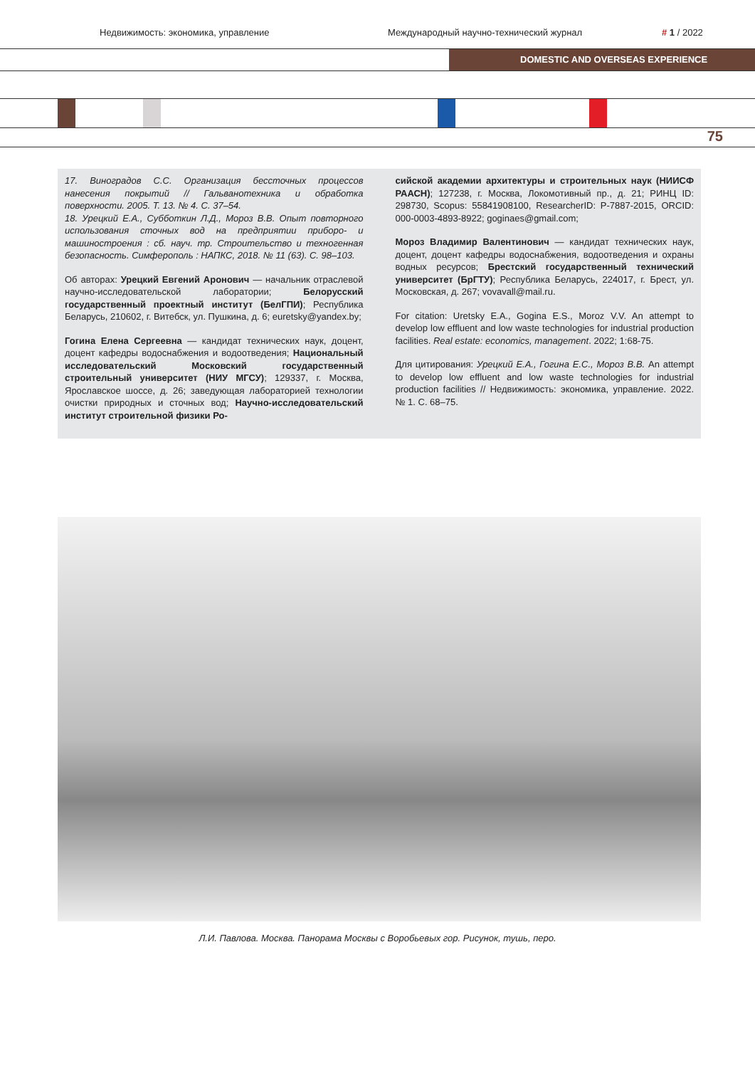Недвижимость: экономика, управление Международный научно-технический журнал # 1 / 2022
DOMESTIC AND OVERSEAS EXPERIENCE
75
17. Виноградов С.С. Организация бессточных процессов нанесения покрытий // Гальванотехника и обработка поверхности. 2005. Т. 13. № 4. С. 37–54.
18. Урецкий Е.А., Субботкин Л.Д., Мороз В.В. Опыт повторного использования сточных вод на предприятии приборо- и машиностроения : сб. науч. тр. Строительство и техногенная безопасность. Симферополь : НАПКС, 2018. № 11 (63). С. 98–103.
Об авторах: Урецкий Евгений Аронович — начальник отраслевой научно-исследовательской лаборатории; Белорусский государственный проектный институт (БелГПИ); Республика Беларусь, 210602, г. Витебск, ул. Пушкина, д. 6; euretsky@yandex.by;
Гогина Елена Сергеевна — кандидат технических наук, доцент, доцент кафедры водоснабжения и водоотведения; Национальный исследовательский Московский государственный строительный университет (НИУ МГСУ); 129337, г. Москва, Ярославское шоссе, д. 26; заведующая лабораторией технологии очистки природных и сточных вод; Научно-исследовательский институт строительной физики Ро-
сийской академии архитектуры и строительных наук (НИИСФ РААСН); 127238, г. Москва, Локомотивный пр., д. 21; РИНЦ ID: 298730, Scopus: 55841908100, ResearcherID: P-7887-2015, ORCID: 000-0003-4893-8922; goginaes@gmail.com;
Мороз Владимир Валентинович — кандидат технических наук, доцент, доцент кафедры водоснабжения, водоотведения и охраны водных ресурсов; Брестский государственный технический университет (БрГТУ); Республика Беларусь, 224017, г. Брест, ул. Московская, д. 267; vovavall@mail.ru.
For citation: Uretsky E.A., Gogina E.S., Moroz V.V. An attempt to develop low effluent and low waste technologies for industrial production facilities. Real estate: economics, management. 2022; 1:68-75.
Для цитирования: Урецкий Е.А., Гогина Е.С., Мороз В.В. An attempt to develop low effluent and low waste technologies for industrial production facilities // Недвижимость: экономика, управление. 2022. № 1. С. 68–75.
Л.И. Павлова. Москва. Панорама Москвы с Воробьевых гор. Рисунок, тушь, перо.